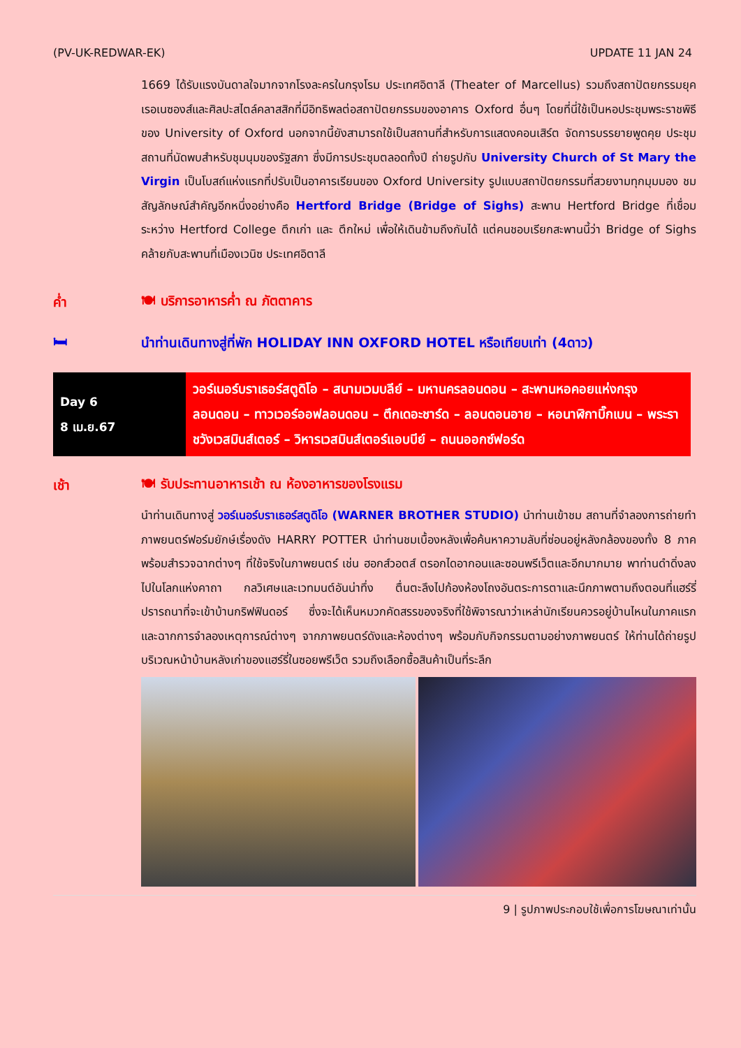(PV-UK-REDWAR-EK) UPDATE 11 JAN 24
1669 ได้รับแรงบันดาลใจมากจากโรงละครในกรุงโรม ประเทศอิตาลี (Theater of Marcellus) รวมถึงสถาปัตยกรรมยุคเรอเนซองส์และศิลปะสไตล์คลาสสิกที่มีอิทธิพลต่อสถาปัตยกรรมของอาคาร Oxford อื่นๆ โดยที่นี่ใช้เป็นหอประชุมพระราชพิธีของ University of Oxford นอกจากนี้ยังสามารถใช้เป็นสถานที่สำหรับการแสดงคอนเสิร์ต จัดการบรรยายพูดคุย ประชุม สถานที่นัดพบสำหรับชุมนุมของรัฐสภา ซึ่งมีการประชุมตลอดทั้งปี ถ่ายรูปกับ University Church of St Mary the Virgin เป็นโบสถ์แห่งแรกที่ปรับเป็นอาคารเรียนของ Oxford University รูปแบบสถาปัตยกรรมที่สวยงามทุกมุมมอง ชมสัญลักษณ์สำคัญอีกหนึ่งอย่างคือ Hertford Bridge (Bridge of Sighs) สะพาน Hertford Bridge ที่เชื่อมระหว่าง Hertford College ตึกเก่า และ ตึกใหม่ เพื่อให้เดินข้ามถึงกันได้ แต่คนชอบเรียกสะพานนี้ว่า Bridge of Sighs คล้ายกับสะพานที่เมืองเวนิซ ประเทศอิตาลี
ค่ำ 🍽 บริการอาหารค่ำ ณ ภัตตาคาร
🛏
นำท่านเดินทางสู่ที่พัก HOLIDAY INN OXFORD HOTEL หรือเทียบเท่า (4ดาว)
| Day 6 8 เม.ย.67 | วอร์เนอร์บราเธอร์สตูดิโอ – สนามเวมบลีย์ – มหานครลอนดอน – สะพานหอคอยแห่งกรุงลอนดอน – ทาวเวอร์ออฟลอนดอน – ตึกเดอะชาร์ด – ลอนดอนอาย – หอนาฬิกาบิ๊กเบน – พระราชวังเวสมินส์เตอร์ – วิหารเวสมินส์เตอร์แอบบีย์ – ถนนออกซ์ฟอร์ด |
เช้า
🍽 รับประทานอาหารเช้า ณ ห้องอาหารของโรงแรม
นำท่านเดินทางสู่ วอร์เนอร์บราเธอร์สตูดิโอ (WARNER BROTHER STUDIO) นำท่านเข้าชม สถานที่จำลองการถ่ายทำภาพยนตร์ฟอร์มยักษ์เรื่องดัง HARRY POTTER นำท่านชมเบื้องหลังเพื่อค้นหาความลับที่ซ่อนอยู่หลังกล้องของทั้ง 8 ภาค พร้อมสำรวจฉากต่างๆ ที่ใช้จริงในภาพยนตร์ เช่น ฮอกส์วอตส์ ตรอกไดอากอนและซอนพรีเว็ตและอีกมากมาย พาท่านดำดิ่งลงไปในโลกแห่งคาถา กลวิเศษและเวทมนต์อันน่าทึ่ง ตื่นตะลึงไปก้องห้องโถงอันตระการตาและนึกภาพตามถึงตอนที่แฮร์รี่ปรารถนาที่จะเข้าบ้านกริฟฟินดอร์ ซึ่งจะได้เห็นหมวกคัดสรรของจริงที่ใช้พิจารณาว่าเหล่านักเรียนควรอยู่บ้านไหนในภาคแรก และฉากการจำลองเหตุการณ์ต่างๆ จากภาพยนตร์ดังและห้องต่างๆ พร้อมกับกิจกรรมตามอย่างภาพยนตร์ ให้ท่านได้ถ่ายรูปบริเวณหน้าบ้านหลังเก่าของแฮร์รี่ในซอยพรีเว็ต รวมถึงเลือกซื้อสินค้าเป็นที่ระลึก
9 | รูปภาพประกอบใช้เพื่อการโฆษณาเท่านั้น